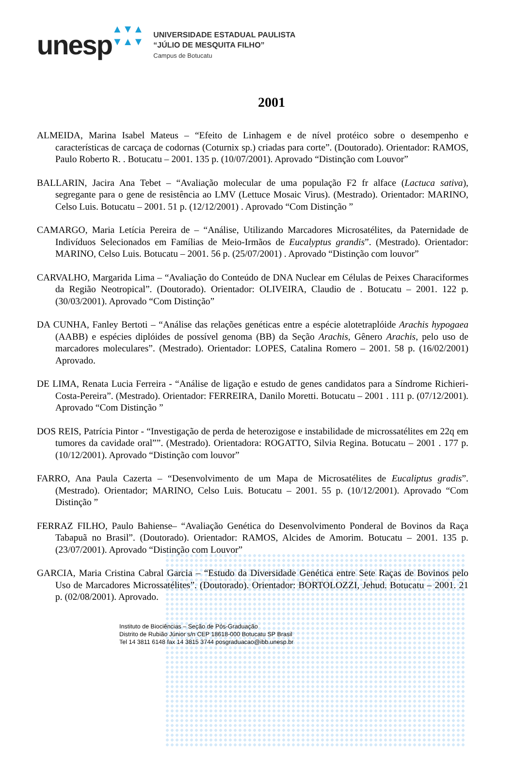unesp
▲▼▲
▼▲▼
UNIVERSIDADE ESTADUAL PAULISTA
“JÚLIO DE MESQUITA FILHO”
Campus de Botucatu
2001
ALMEIDA, Marina Isabel Mateus – “Efeito de Linhagem e de nível protéico sobre o desempenho e características de carcaça de codornas (Coturnix sp.) criadas para corte”. (Doutorado). Orientador: RAMOS, Paulo Roberto R. . Botucatu – 2001. 135 p. (10/07/2001). Aprovado “Distinção com Louvor”
BALLARIN, Jacira Ana Tebet – “Avaliação molecular de uma população F2 fr alface (Lactuca sativa), segregante para o gene de resistência ao LMV (Lettuce Mosaic Virus). (Mestrado). Orientador: MARINO, Celso Luis. Botucatu – 2001. 51 p. (12/12/2001) . Aprovado “Com Distinção ”
CAMARGO, Maria Letícia Pereira de – “Análise, Utilizando Marcadores Microsatélites, da Paternidade de Indivíduos Selecionados em Famílias de Meio-Irmãos de Eucalyptus grandis”. (Mestrado). Orientador: MARINO, Celso Luis. Botucatu – 2001. 56 p. (25/07/2001) . Aprovado “Distinção com louvor”
CARVALHO, Margarida Lima – “Avaliação do Conteúdo de DNA Nuclear em Células de Peixes Characiformes da Região Neotropical”. (Doutorado). Orientador: OLIVEIRA, Claudio de . Botucatu – 2001. 122 p. (30/03/2001). Aprovado “Com Distinção”
DA CUNHA, Fanley Bertoti – “Análise das relações genéticas entre a espécie alotetraplóide Arachis hypogaea (AABB) e espécies diplóides de possível genoma (BB) da Seção Arachis, Gênero Arachis, pelo uso de marcadores moleculares”. (Mestrado). Orientador: LOPES, Catalina Romero – 2001. 58 p. (16/02/2001) Aprovado.
DE LIMA, Renata Lucia Ferreira - “Análise de ligação e estudo de genes candidatos para a Síndrome Richieri-Costa-Pereira”. (Mestrado). Orientador: FERREIRA, Danilo Moretti. Botucatu – 2001 . 111 p. (07/12/2001). Aprovado “Com Distinção ”
DOS REIS, Patrícia Pintor - “Investigação de perda de heterozigose e instabilidade de microssatélites em 22q em tumores da cavidade oral””. (Mestrado). Orientadora: ROGATTO, Silvia Regina. Botucatu – 2001 . 177 p. (10/12/2001). Aprovado “Distinção com louvor”
FARRO, Ana Paula Cazerta – “Desenvolvimento de um Mapa de Microsatélites de Eucaliptus gradis”. (Mestrado). Orientador; MARINO, Celso Luis. Botucatu – 2001. 55 p. (10/12/2001). Aprovado “Com Distinção ”
FERRAZ FILHO, Paulo Bahiense– “Avaliação Genética do Desenvolvimento Ponderal de Bovinos da Raça Tabapuã no Brasil”. (Doutorado). Orientador: RAMOS, Alcides de Amorim. Botucatu – 2001. 135 p. (23/07/2001). Aprovado “Distinção com Louvor”
GARCIA, Maria Cristina Cabral Garcia – “Estudo da Diversidade Genética entre Sete Raças de Bovinos pelo Uso de Marcadores Microssatélites”. (Doutorado). Orientador: BORTOLOZZI, Jehud. Botucatu – 2001. 21 p. (02/08/2001). Aprovado.
Instituto de Biociências – Seção de Pós-Graduação
Distrito de Rubião Júnior s/n CEP 18618-000 Botucatu SP Brasil
Tel 14 3811 6148 fax 14 3815 3744 posgraduacao@ibb.unesp.br